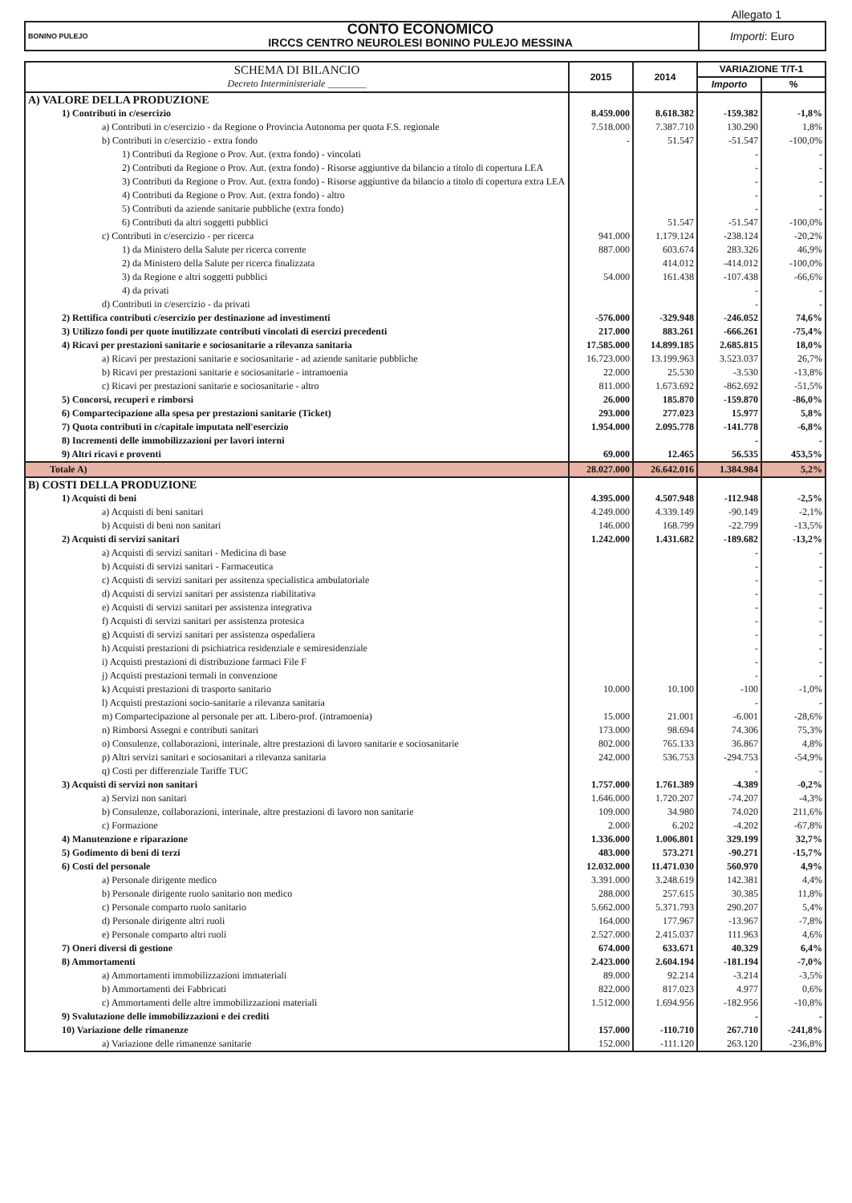Allegato 1
| BONINO PULEJO | CONTO ECONOMICO IRCCS CENTRO NEUROLESI BONINO PULEJO MESSINA | Importi : Euro |
| SCHEMA DI BILANCIO Decreto Interministeriale ________ | 2015 | 2014 | VARIAZIONE T/T-1 | |
| | | | Importo | % |
| A) VALORE DELLA PRODUZIONE | | | | |
| 1) Contributi in c/esercizio | 8.459.000 | 8.618.382 | -159.382 | -1,8% |
| a) Contributi in c/esercizio - da Regione o Provincia Autonoma per quota F.S. regionale | 7.518.000 | 7.387.710 | 130.290 | 1,8% |
| b) Contributi in c/esercizio - extra fondo | - | 51.547 | -51.547 | -100,0% |
| 1) Contributi da Regione o Prov. Aut. (extra fondo) - vincolati | | | - | - |
| 2) Contributi da Regione o Prov. Aut. (extra fondo) - Risorse aggiuntive da bilancio a titolo di copertura LEA | | | - | - |
| 3) Contributi da Regione o Prov. Aut. (extra fondo) - Risorse aggiuntive da bilancio a titolo di copertura extra LEA | | | - | - |
| 4) Contributi da Regione o Prov. Aut. (extra fondo) - altro | | | - | - |
| 5) Contributi da aziende sanitarie pubbliche (extra fondo) | | | - | - |
| 6) Contributi da altri soggetti pubblici | | 51.547 | -51.547 | -100,0% |
| c) Contributi in c/esercizio - per ricerca | 941.000 | 1.179.124 | -238.124 | -20,2% |
| 1) da Ministero della Salute per ricerca corrente | 887.000 | 603.674 | 283.326 | 46,9% |
| 2) da Ministero della Salute per ricerca finalizzata | | 414.012 | -414.012 | -100,0% |
| 3) da Regione e altri soggetti pubblici | 54.000 | 161.438 | -107.438 | -66,6% |
| 4) da privati | | | - | - |
| d) Contributi in c/esercizio - da privati | | | - | - |
| 2) Rettifica contributi c/esercizio per destinazione ad investimenti | -576.000 | -329.948 | -246.052 | 74,6% |
| 3) Utilizzo fondi per quote inutilizzate contributi vincolati di esercizi precedenti | 217.000 | 883.261 | -666.261 | -75,4% |
| 4) Ricavi per prestazioni sanitarie e sociosanitarie a rilevanza sanitaria | 17.585.000 | 14.899.185 | 2.685.815 | 18,0% |
| a) Ricavi per prestazioni sanitarie e sociosanitarie - ad aziende sanitarie pubbliche | 16.723.000 | 13.199.963 | 3.523.037 | 26,7% |
| b) Ricavi per prestazioni sanitarie e sociosanitarie - intramoenia | 22.000 | 25.530 | -3.530 | -13,8% |
| c) Ricavi per prestazioni sanitarie e sociosanitarie - altro | 811.000 | 1.673.692 | -862.692 | -51,5% |
| 5) Concorsi, recuperi e rimborsi | 26.000 | 185.870 | -159.870 | -86,0% |
| 6) Compartecipazione alla spesa per prestazioni sanitarie (Ticket) | 293.000 | 277.023 | 15.977 | 5,8% |
| 7) Quota contributi in c/capitale imputata nell'esercizio | 1.954.000 | 2.095.778 | -141.778 | -6,8% |
| 8) Incrementi delle immobilizzazioni per lavori interni | | | - | - |
| 9) Altri ricavi e proventi | 69.000 | 12.465 | 56.535 | 453,5% |
| Totale A) | 28.027.000 | 26.642.016 | 1.384.984 | 5,2% |
| B) COSTI DELLA PRODUZIONE | | | | |
| 1) Acquisti di beni | 4.395.000 | 4.507.948 | -112.948 | -2,5% |
| a) Acquisti di beni sanitari | 4.249.000 | 4.339.149 | -90.149 | -2,1% |
| b) Acquisti di beni non sanitari | 146.000 | 168.799 | -22.799 | -13,5% |
| 2) Acquisti di servizi sanitari | 1.242.000 | 1.431.682 | -189.682 | -13,2% |
| a) Acquisti di servizi sanitari - Medicina di base | | | - | - |
| b) Acquisti di servizi sanitari - Farmaceutica | | | - | - |
| c) Acquisti di servizi sanitari per assitenza specialistica ambulatoriale | | | - | - |
| d) Acquisti di servizi sanitari per assistenza riabilitativa | | | - | - |
| e) Acquisti di servizi sanitari per assistenza integrativa | | | - | - |
| f) Acquisti di servizi sanitari per assistenza protesica | | | - | - |
| g) Acquisti di servizi sanitari per assistenza ospedaliera | | | - | - |
| h) Acquisti prestazioni di psichiatrica residenziale e semiresidenziale | | | - | - |
| i) Acquisti prestazioni di distribuzione farmaci File F | | | - | - |
| j) Acquisti prestazioni termali in convenzione | | | - | - |
| k) Acquisti prestazioni di trasporto sanitario | 10.000 | 10.100 | -100 | -1,0% |
| l) Acquisti prestazioni socio-sanitarie a rilevanza sanitaria | | | - | - |
| m) Compartecipazione al personale per att. Libero-prof. (intramoenia) | 15.000 | 21.001 | -6.001 | -28,6% |
| n) Rimborsi Assegni e contributi sanitari | 173.000 | 98.694 | 74.306 | 75,3% |
| o) Consulenze, collaborazioni, interinale, altre prestazioni di lavoro sanitarie e sociosanitarie | 802.000 | 765.133 | 36.867 | 4,8% |
| p) Altri servizi sanitari e sociosanitari a rilevanza sanitaria | 242.000 | 536.753 | -294.753 | -54,9% |
| q) Costi per differenziale Tariffe TUC | | | - | - |
| 3) Acquisti di servizi non sanitari | 1.757.000 | 1.761.389 | -4.389 | -0,2% |
| a) Servizi non sanitari | 1.646.000 | 1.720.207 | -74.207 | -4,3% |
| b) Consulenze, collaborazioni, interinale, altre prestazioni di lavoro non sanitarie | 109.000 | 34.980 | 74.020 | 211,6% |
| c) Formazione | 2.000 | 6.202 | -4.202 | -67,8% |
| 4) Manutenzione e riparazione | 1.336.000 | 1.006.801 | 329.199 | 32,7% |
| 5) Godimento di beni di terzi | 483.000 | 573.271 | -90.271 | -15,7% |
| 6) Costi del personale | 12.032.000 | 11.471.030 | 560.970 | 4,9% |
| a) Personale dirigente medico | 3.391.000 | 3.248.619 | 142.381 | 4,4% |
| b) Personale dirigente ruolo sanitario non medico | 288.000 | 257.615 | 30.385 | 11,8% |
| c) Personale comparto ruolo sanitario | 5.662.000 | 5.371.793 | 290.207 | 5,4% |
| d) Personale dirigente altri ruoli | 164.000 | 177.967 | -13.967 | -7,8% |
| e) Personale comparto altri ruoli | 2.527.000 | 2.415.037 | 111.963 | 4,6% |
| 7) Oneri diversi di gestione | 674.000 | 633.671 | 40.329 | 6,4% |
| 8) Ammortamenti | 2.423.000 | 2.604.194 | -181.194 | -7,0% |
| a) Ammortamenti immobilizzazioni immateriali | 89.000 | 92.214 | -3.214 | -3,5% |
| b) Ammortamenti dei Fabbricati | 822.000 | 817.023 | 4.977 | 0,6% |
| c) Ammortamenti delle altre immobilizzazioni materiali | 1.512.000 | 1.694.956 | -182.956 | -10,8% |
| 9) Svalutazione delle immobilizzazioni e dei crediti | | | - | - |
| 10) Variazione delle rimanenze | 157.000 | -110.710 | 267.710 | -241,8% |
| a) Variazione delle rimanenze sanitarie | 152.000 | -111.120 | 263.120 | -236,8% |